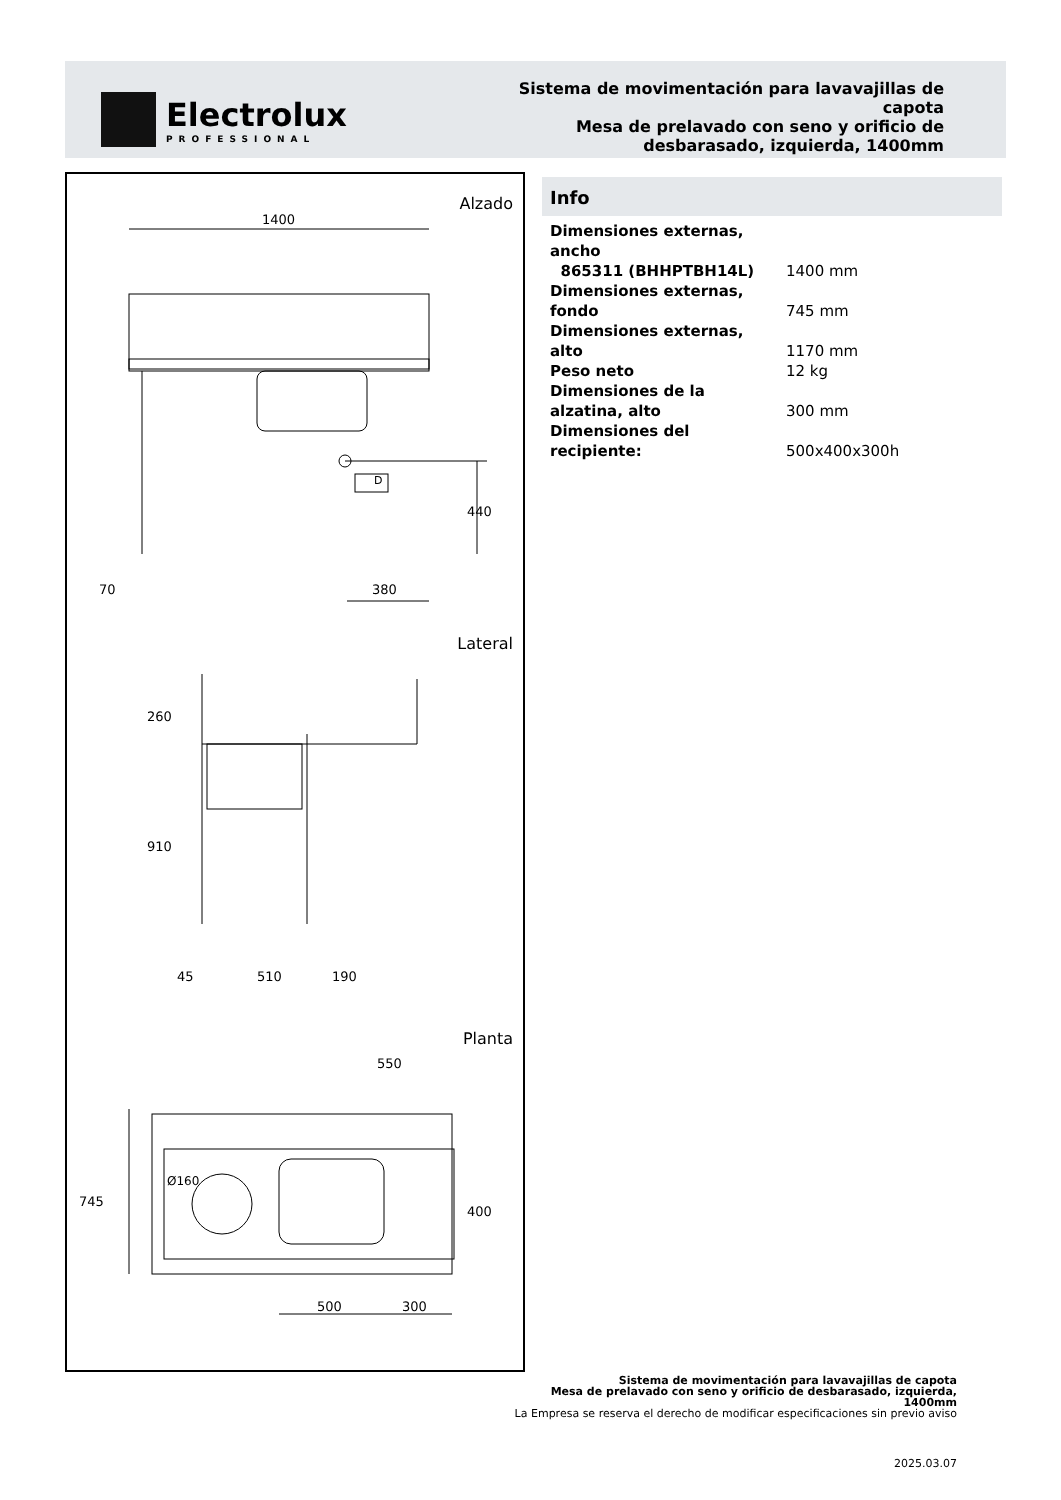Electrolux
PROFESSIONAL
Sistema de movimentación para lavavajillas de capota
Mesa de prelavado con seno y orificio de desbarasado, izquierda, 1400mm
Alzado
1400
D
440
70 380
Lateral
260
910
45 510 190
Planta
550
Ø160
745
400
500 300
Info
| Dimensiones externas, ancho | |
| 865311 (BHHPTBH14L) | 1400 mm |
| Dimensiones externas, fondo | 745 mm |
| Dimensiones externas, alto | 1170 mm |
| Peso neto | 12 kg |
| Dimensiones de la alzatina, alto | 300 mm |
| Dimensiones del recipiente: | 500x400x300h |
Sistema de movimentación para lavavajillas de capota
Mesa de prelavado con seno y orificio de desbarasado, izquierda,
1400mm
La Empresa se reserva el derecho de modificar especificaciones sin previo aviso
2025.03.07